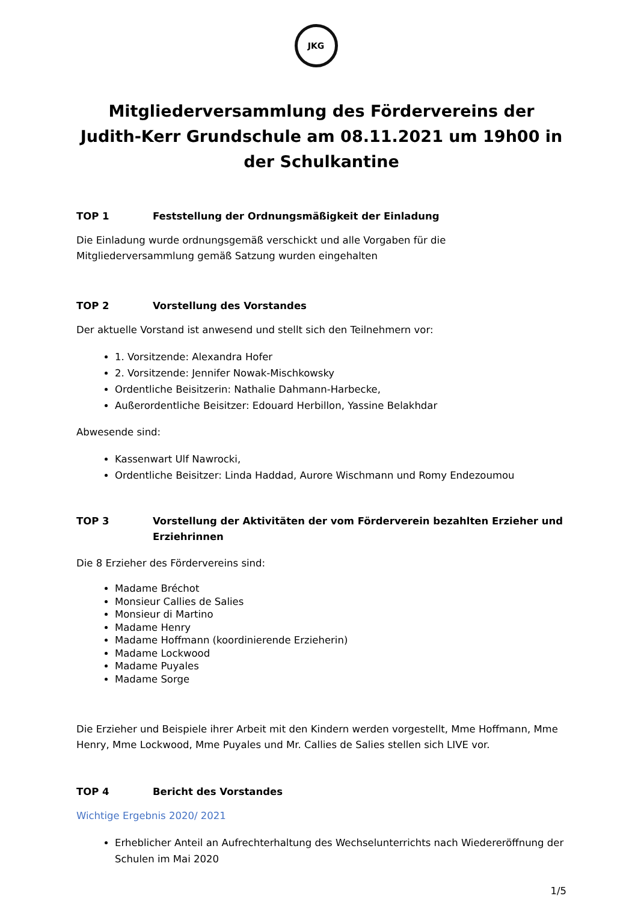JKG
Mitgliederversammlung des Fördervereins der Judith-Kerr Grundschule am 08.11.2021 um 19h00 in der Schulkantine
TOP 1 Feststellung der Ordnungsmäßigkeit der Einladung
Die Einladung wurde ordnungsgemäß verschickt und alle Vorgaben für die Mitgliederversammlung gemäß Satzung wurden eingehalten
TOP 2 Vorstellung des Vorstandes
Der aktuelle Vorstand ist anwesend und stellt sich den Teilnehmern vor:
1. Vorsitzende: Alexandra Hofer
2. Vorsitzende: Jennifer Nowak-Mischkowsky
Ordentliche Beisitzerin: Nathalie Dahmann-Harbecke,
Außerordentliche Beisitzer: Edouard Herbillon, Yassine Belakhdar
Abwesende sind:
Kassenwart Ulf Nawrocki,
Ordentliche Beisitzer: Linda Haddad, Aurore Wischmann und Romy Endezoumou
TOP 3 Vorstellung der Aktivitäten der vom Förderverein bezahlten Erzieher und Erziehrinnen
Die 8 Erzieher des Fördervereins sind:
Madame Bréchot
Monsieur Callies de Salies
Monsieur di Martino
Madame Henry
Madame Hoffmann (koordinierende Erzieherin)
Madame Lockwood
Madame Puyales
Madame Sorge
Die Erzieher und Beispiele ihrer Arbeit mit den Kindern werden vorgestellt, Mme Hoffmann, Mme Henry, Mme Lockwood, Mme Puyales und Mr. Callies de Salies stellen sich LIVE vor.
TOP 4 Bericht des Vorstandes
Wichtige Ergebnis 2020/ 2021
Erheblicher Anteil an Aufrechterhaltung des Wechselunterrichts nach Wiedereröffnung der Schulen im Mai 2020
1/5